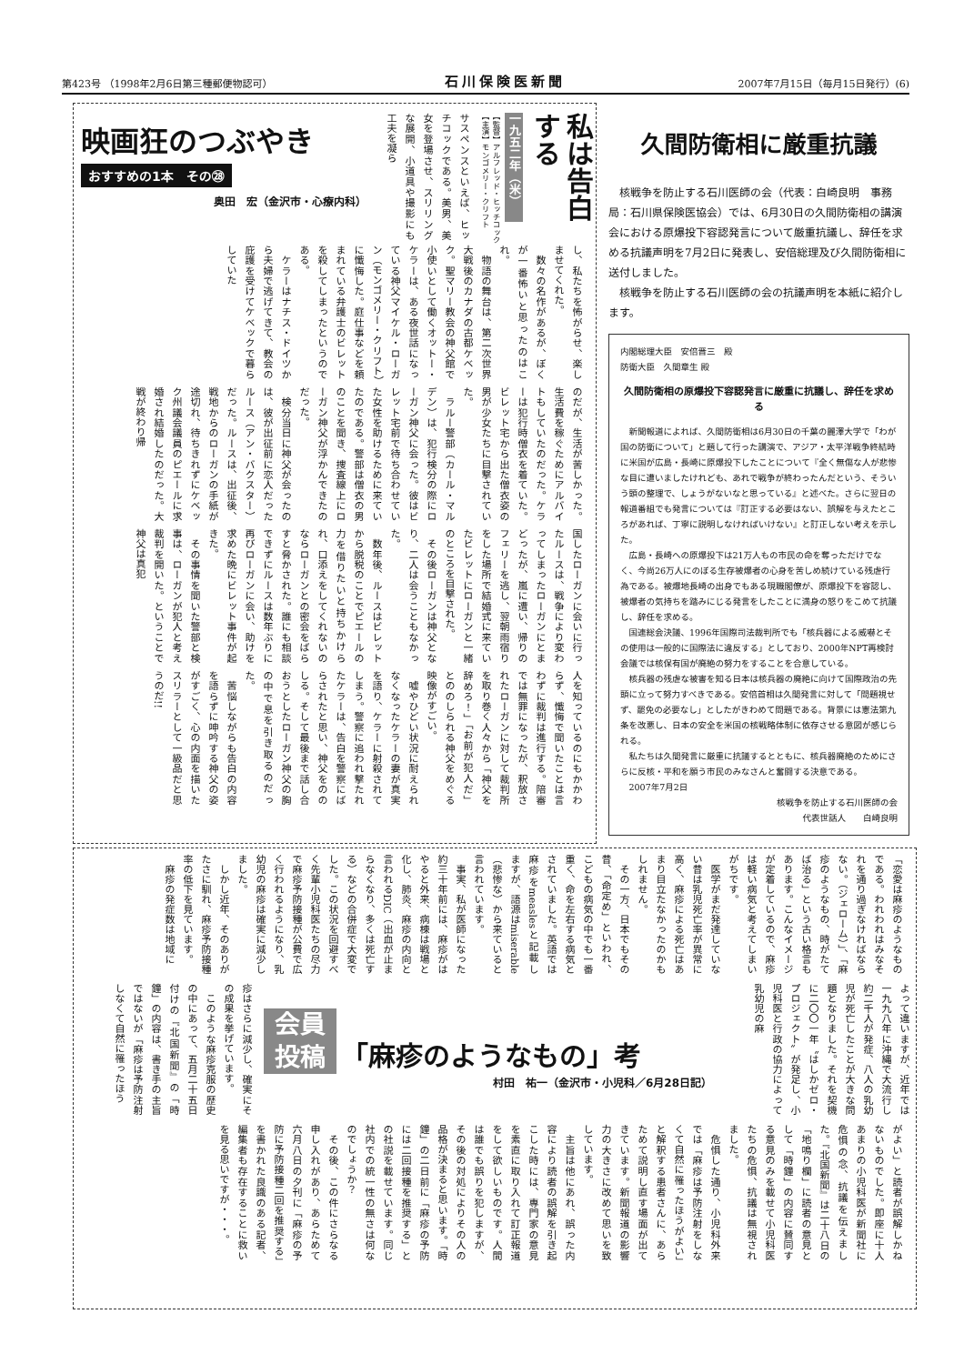第423号 （1998年2月6日第三種郵便物認可） 石川保険医新聞 2007年7月15日（毎月15日発行）(6)
私は告白する
一九五二年（米）
【監督】アルフレッド・ヒッチコック
【主演】モンゴメリー・クリフト
サスペンスといえば、ヒッチコックである。美男、美女を登場させ、スリリングな展開、小道具や撮影にも工夫を凝ら
映画狂のつぶやき
おすすめの1本　その㉘
奥田　宏（金沢市・心療内科）
し、私たちを怖がらせ、楽しませてくれた。
　数々の名作があるが、ぼくが一番怖いと思ったのはこれ。
　物語の舞台は、第二次世界大戦後のカナダの古都ケベック。聖マリー教会の神父館で小使いとして働くオットー・ケラーは、ある夜世話になっている神父マイケル・ローガン（モンゴメリー・クリフト）に懺悔した。庭仕事などを頼まれている弁護士のビレットを殺してしまったというのである。
　ケラーはナチス・ドイツから夫婦で逃げてきて、教会の庇護を受けてケベックで暮らしていた
のだが、生活が苦しかった。生活費を稼ぐためにアルバイトもしていたのだった。ケラーは犯行時僧衣を着ていた。ビレット宅から出た僧衣姿の男が少女たちに目撃されていた。
　ラルー警部（カール・マルデン）は、犯行検分の際にローガン神父に会った。彼はビレット宅前で待ち合わせていた女性を助けるために来ていたのである。警部は僧衣の男のことを聞き、捜査線上にローガン神父が浮かんできたのだった。
　検分当日に神父が会ったのは、彼が出征前に恋人だったルース（アン・バクスター）だった。ルースは、出征後、戦地からのローガンの手紙が途切れ、待ちきれずにケベック州議会議員のピエールに求婚され結婚したのだった。大戦が終わり帰
国したローガンに会いに行ったルースは、戦争により変わってしまったローガンにとまどったが、嵐に遭い、帰りのフェリーを逃し、翌朝雨宿りをした場所で結婚式に来ていたビレットにローガンと一緒のところを目撃された。
　その後ローガンは神父となり、二人は会うこともなかった。
　数年後、ルースはビレットから脱税のことでピエールの力を借りたいと持ちかけられ、口添えをしてくれないのならローガンとの密会をばらすと脅かされた。誰にも相談できずにルースは数年ぶりに再びローガンに会い、助けを求めた晩にビレット事件が起きた。
　その事情を聞いた警部と検事は、ローガンが犯人と考え裁判を開いた。ということで神父は真犯
人を知っているのにもかかわらず、懺悔で聞いたことは言わずに裁判は進行する。陪審では無罪になったが、釈放されたローガンに対して裁判所を取り巻く人々から「神父を辞めろ！」「お前が犯人だ」とののしられる神父をめぐる映像がすごい。
　嘘やひどい状況に耐えられなくなったケラーの妻が真実を語り、ケラーに射殺されてしまう。警察に追われ撃たれたケラーは、告白を警察にばらされたと思い、神父をののしる。そして最後まで話し合おうとしたローガン神父の胸の中で息を引き取るのだった。
　苦悩しながらも告白の内容を語らずに呻吟する神父の姿がすごく、心の内面を描いたスリラーとして一級品だと思うのだ!!
久間防衛相に厳重抗議
核戦争を防止する石川医師の会（代表：白崎良明　事務局：石川県保険医協会）では、6月30日の久間防衛相の講演会における原爆投下容認発言について厳重抗議し、辞任を求める抗議声明を7月2日に発表し、安倍総理及び久間防衛相に送付しました。
核戦争を防止する石川医師の会の抗議声明を本紙に紹介します。
内閣総理大臣　安倍晋三　殿
防衛大臣　久間章生 殿
久間防衛相の原爆投下容認発言に厳重に抗議し、辞任を求める
新聞報道によれば、久間防衛相は6月30日の千葉の麗澤大学で「わが国の防衛について」と題して行った講演で、アジア・太平洋戦争終結時に米国が広島・長崎に原爆投下したことについて『全く無傷な人が悲惨な目に遭いましたけれども、あれで戦争が終わったんだという、そういう頭の整理で、しょうがないなと思っている』と述べた。さらに翌日の報道番組でも発言については『訂正する必要はない、誤解を与えたところがあれば、丁寧に説明しなければいけない』と訂正しない考えを示した。
広島・長崎への原爆投下は21万人もの市民の命を奪っただけでなく、今尚26万人にのぼる生存被爆者の心身を苦しめ続けている残虐行為である。被爆地長崎の出身でもある現職閣僚が、原爆投下を容認し、被爆者の気持ちを踏みにじる発言をしたことに満身の怒りをこめて抗議し、辞任を求める。
国連総会決議、1996年国際司法裁判所でも「核兵器による威嚇とその使用は一般的に国際法に違反する」としており、2000年NPT再検討会議では核保有国が廃絶の努力をすることを合意している。
核兵器の残虐な被害を知る日本は核兵器の廃絶に向けて国際政治の先頭に立って努力すべきである。安倍首相は久間発言に対して「問題視せず、罷免の必要なし」としたがきわめて問題である。背景には憲法第九条を改悪し、日本の安全を米国の核戦略体制に依存させる意図が感じられる。
私たちは久間発言に厳重に抗議するとともに、核兵器廃絶のためにさらに反核・平和を願う市民のみなさんと奮闘する決意である。
2007年7月2日
核戦争を防止する石川医師の会
代表世話人　　白崎良明
「恋愛は麻疹のようなものである。われわれはみなそれを通り過ぎなければならない。（ジェローム）」、「麻疹のようなもの、時がたてば治る」という古い格言もあります。こんなイメージが定着しているので、麻疹は軽い病気と考えてしまいがちです。
　医学がまだ発達していない昔は乳児死亡率が異常に高く、麻疹による死亡はあまり目立たなかったのかもしれません。
　その一方、日本でもその昔、「命定め」といわれ、こどもの病気の中でも一番重く、命を左右する病気とされていました。英語では麻疹をmeaslesと記載しますが、語源はmiserable（悲惨な）から来ていると言われています。
　事実、私が医師になった約三十年前には、麻疹がはやると外来、病棟は戦場と化し、肺炎、麻疹の内向と言われるDIC（出血が止まらなくなり、多くは死亡する）などの合併症で大変でした。この状況を回避すべく先輩小児科医たちの尽力で麻疹予防接種が公費で広く行われるようになり、乳幼児の麻疹は確実に減少しました。
　しかし近年、そのありがたさに馴れ、麻疹予防接種率の低下を見ています。
　麻疹の発症数は地域に
よって違いますが、近年では一九九八年に沖縄で大流行し約二千人が発症、八人の乳幼児が死亡したことが大きな問題となりました。それを契機に二〇〇一年〝はしかゼロ・プロジェクト〟が発足し、小児科医と行政の協力によって乳幼児の麻
会員投稿 「麻疹のようなもの」考
村田　祐一（金沢市・小児科／6月28日記）
疹はさらに減少し、確実にその成果を挙げています。
　このような麻疹克服の歴史の中にあって、五月二十五日付けの『北国新聞』の「時鐘」の内容は、書き手の主旨ではないが「麻疹は予防注射しなくて自然に罹ったほう
がよい」と読者が誤解しかねないものでした。即座に十人あまりの小児科医が新聞社に危惧の念、抗議を伝えました。『北国新聞』は二十八日の「地鳴り欄」に読者の意見として「時鐘」の内容に賛同する意見のみを載せて小児科医たちの危惧、抗議は無視されました。
　危惧した通り、小児科外来では「麻疹は予防注射をしなくて自然に罹ったほうがよい」と解釈する患者さんに、あらためて説明し直す場面が出てきています。新聞報道の影響力の大きさに改めて思いを致しています。
　主旨は他にあれ、誤った内容により読者の誤解を引き起こした時には、専門家の意見を素直に取り入れて訂正報道をして欲しいものです。人間は誰でも誤りを犯しますが、その後の対処によりその人の品格が決まると思います。「時鐘」の二日前に「麻疹の予防には二回接種を推奨する」との社説を載せています。同じ社内での統一性の無さは何なのでしょうか？
　その後、この件にさらなる申し入れがあり、あらためて六月八日の夕刊に「麻疹の予防に予防接種二回を推奨する」を書かれた良識のある記者、編集者も存在することに救いを見る思いですが・・・。